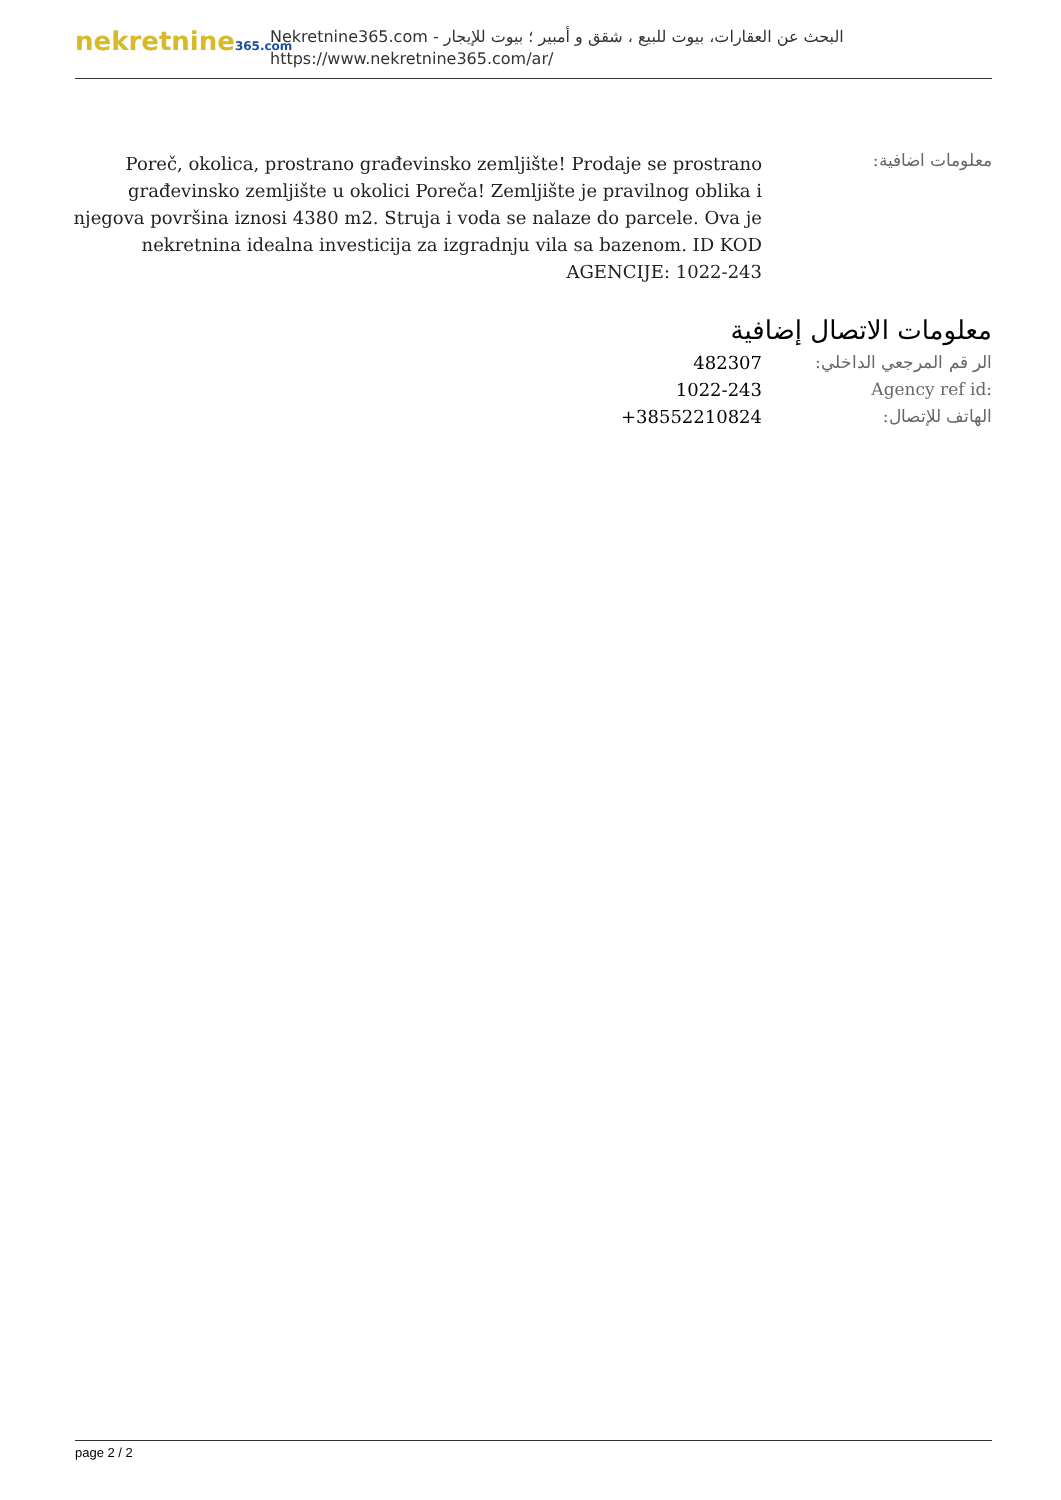nekretnine365.com
البحث عن العقارات، بيوت للبيع ، شقق و أمبير ؛ بيوت للإيجار - Nekretnine365.com
https://www.nekretnine365.com/ar/
معلومات اضافية:
Poreč, okolica, prostrano građevinsko zemljište! Prodaje se prostrano građevinsko zemljište u okolici Poreča! Zemljište je pravilnog oblika i njegova površina iznosi 4380 m2. Struja i voda se nalaze do parcele. Ova je nekretnina idealna investicija za izgradnju vila sa bazenom. ID KOD AGENCIJE: 1022-243
معلومات الاتصال إضافية
| الر قم المرجعي الداخلي: | 482307 |
| Agency ref id: | 1022-243 |
| الهاتف للإتصال: | +38552210824 |
page 2 / 2